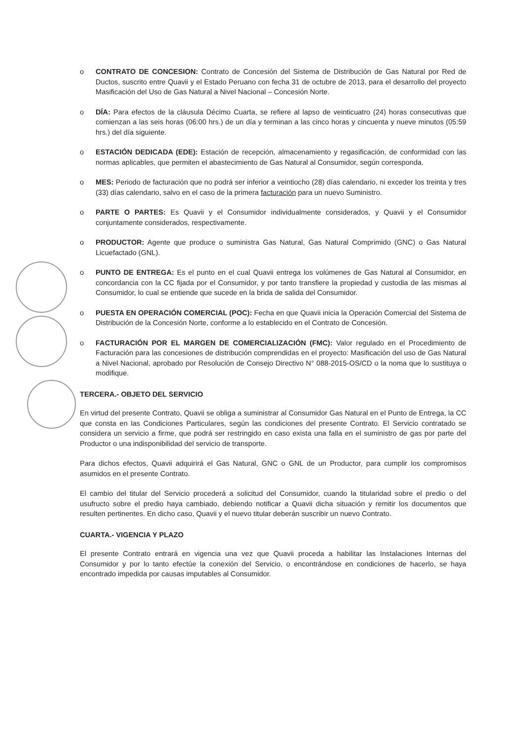o CONTRATO DE CONCESION: Contrato de Concesión del Sistema de Distribución de Gas Natural por Red de Ductos, suscrito entre Quavii y el Estado Peruano con fecha 31 de octubre de 2013, para el desarrollo del proyecto Masificación del Uso de Gas Natural a Nivel Nacional – Concesión Norte.
o DÍA: Para efectos de la cláusula Décimo Cuarta, se refiere al lapso de veinticuatro (24) horas consecutivas que comienzan a las seis horas (06:00 hrs.) de un día y terminan a las cinco horas y cincuenta y nueve minutos (05:59 hrs.) del día siguiente.
o ESTACIÓN DEDICADA (EDE): Estación de recepción, almacenamiento y regasificación, de conformidad con las normas aplicables, que permiten el abastecimiento de Gas Natural al Consumidor, según corresponda.
o MES: Periodo de facturación que no podrá ser inferior a veintiocho (28) días calendario, ni exceder los treinta y tres (33) días calendario, salvo en el caso de la primera facturación para un nuevo Suministro.
o PARTE O PARTES: Es Quavii y el Consumidor individualmente considerados, y Quavii y el Consumidor conjuntamente considerados, respectivamente.
o PRODUCTOR: Agente que produce o suministra Gas Natural, Gas Natural Comprimido (GNC) o Gas Natural Licuefactado (GNL).
o PUNTO DE ENTREGA: Es el punto en el cual Quavii entrega los volúmenes de Gas Natural al Consumidor, en concordancia con la CC fijada por el Consumidor, y por tanto transfiere la propiedad y custodia de las mismas al Consumidor, lo cual se entiende que sucede en la brida de salida del Consumidor.
o PUESTA EN OPERACIÓN COMERCIAL (POC): Fecha en que Quavii inicia la Operación Comercial del Sistema de Distribución de la Concesión Norte, conforme a lo establecido en el Contrato de Concesión.
o FACTURACIÓN POR EL MARGEN DE COMERCIALIZACIÓN (FMC): Valor regulado en el Procedimiento de Facturación para las concesiones de distribución comprendidas en el proyecto: Masificación del uso de Gas Natural a Nivel Nacional, aprobado por Resolución de Consejo Directivo N° 088-2015-OS/CD o la noma que lo sustituya o modifique.
TERCERA.- OBJETO DEL SERVICIO
En virtud del presente Contrato, Quavii se obliga a suministrar al Consumidor Gas Natural en el Punto de Entrega, la CC que consta en las Condiciones Particulares, según las condiciones del presente Contrato. El Servicio contratado se considera un servicio a firme, que podrá ser restringido en caso exista una falla en el suministro de gas por parte del Productor o una indisponibilidad del servicio de transporte.
Para dichos efectos, Quavii adquirirá el Gas Natural, GNC o GNL de un Productor, para cumplir los compromisos asumidos en el presente Contrato.
El cambio del titular del Servicio procederá a solicitud del Consumidor, cuando la titularidad sobre el predio o del usufructo sobre el predio haya cambiado, debiendo notificar a Quavii dicha situación y remitir los documentos que resulten pertinentes. En dicho caso, Quavii y el nuevo titular deberán suscribir un nuevo Contrato.
CUARTA.- VIGENCIA Y PLAZO
El presente Contrato entrará en vigencia una vez que Quavii proceda a habilitar las Instalaciones Internas del Consumidor y por lo tanto efectúe la conexión del Servicio, o encontrándose en condiciones de hacerlo, se haya encontrado impedida por causas imputables al Consumidor.